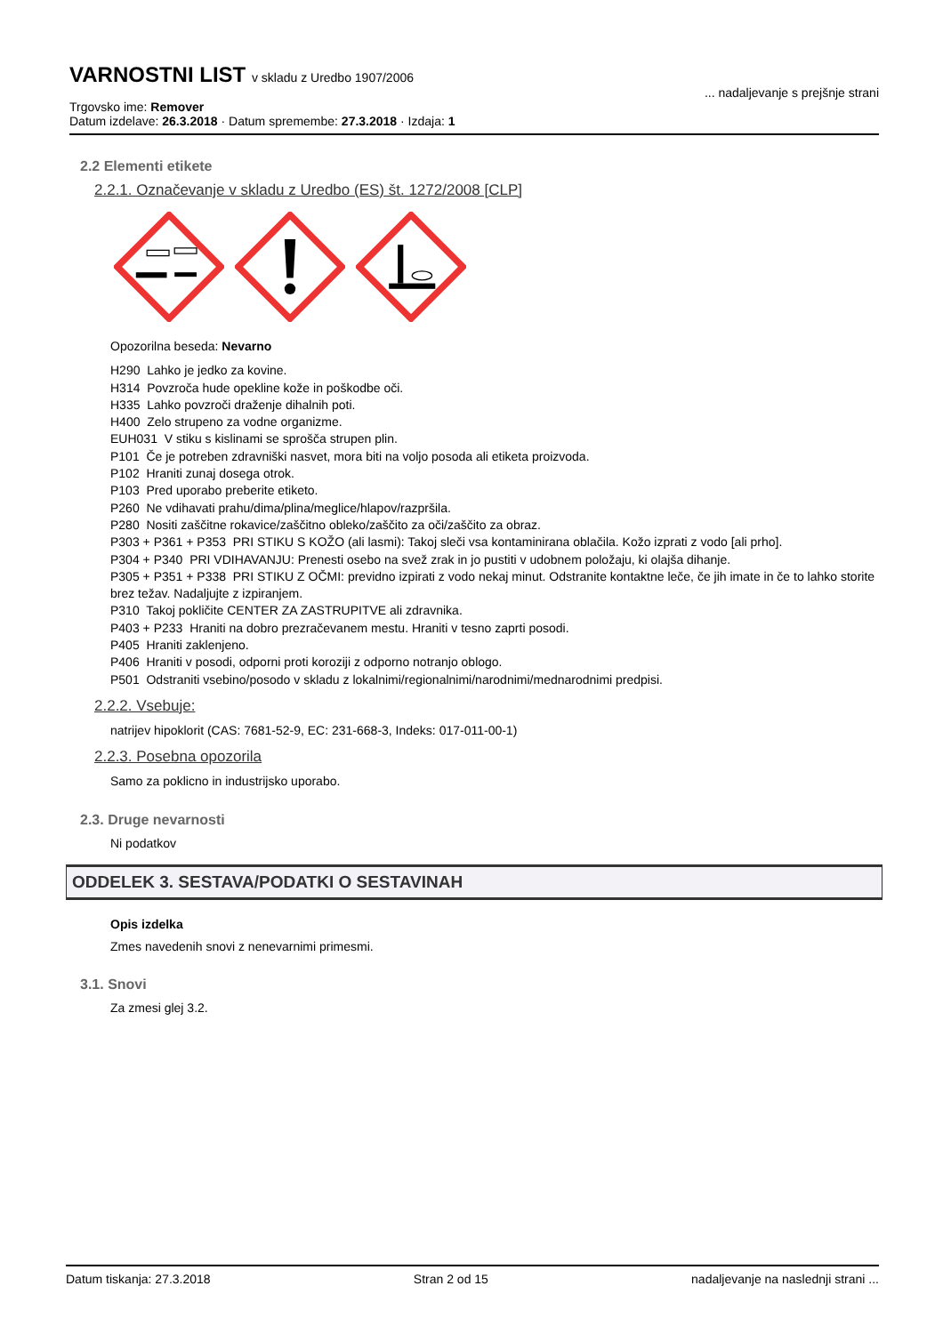VARNOSTNI LIST v skladu z Uredbo 1907/2006
... nadaljevanje s prejšnje strani
Trgovsko ime: Remover
Datum izdelave: 26.3.2018 · Datum spremembe: 27.3.2018 · Izdaja: 1
2.2 Elementi etikete
2.2.1. Označevanje v skladu z Uredbo (ES) št. 1272/2008 [CLP]
Opozorilna beseda: Nevarno
H290 Lahko je jedko za kovine.
H314 Povzroča hude opekline kože in poškodbe oči.
H335 Lahko povzroči draženje dihalnih poti.
H400 Zelo strupeno za vodne organizme.
EUH031 V stiku s kislinami se sprošča strupen plin.
P101 Če je potreben zdravniški nasvet, mora biti na voljo posoda ali etiketa proizvoda.
P102 Hraniti zunaj dosega otrok.
P103 Pred uporabo preberite etiketo.
P260 Ne vdihavati prahu/dima/plina/meglice/hlapov/razpršila.
P280 Nositi zaščitne rokavice/zaščitno obleko/zaščito za oči/zaščito za obraz.
P303 + P361 + P353 PRI STIKU S KOŽO (ali lasmi): Takoj sleči vsa kontaminirana oblačila. Kožo izprati z vodo [ali prho].
P304 + P340 PRI VDIHAVANJU: Prenesti osebo na svež zrak in jo pustiti v udobnem položaju, ki olajša dihanje.
P305 + P351 + P338 PRI STIKU Z OČMI: previdno izpirati z vodo nekaj minut. Odstranite kontaktne leče, če jih imate in če to lahko storite brez težav. Nadaljujte z izpiranjem.
P310 Takoj pokličite CENTER ZA ZASTRUPITVE ali zdravnika.
P403 + P233 Hraniti na dobro prezračevanem mestu. Hraniti v tesno zaprti posodi.
P405 Hraniti zaklenjeno.
P406 Hraniti v posodi, odporni proti koroziji z odporno notranjo oblogo.
P501 Odstraniti vsebino/posodo v skladu z lokalnimi/regionalnimi/narodnimi/mednarodnimi predpisi.
2.2.2. Vsebuje:
natrijev hipoklorit (CAS: 7681-52-9, EC: 231-668-3, Indeks: 017-011-00-1)
2.2.3. Posebna opozorila
Samo za poklicno in industrijsko uporabo.
2.3. Druge nevarnosti
Ni podatkov
ODDELEK 3. SESTAVA/PODATKI O SESTAVINAH
Opis izdelka
Zmes navedenih snovi z nenevarnimi primesmi.
3.1. Snovi
Za zmesi glej 3.2.
Datum tiskanja: 27.3.2018 Stran 2 od 15 nadaljevanje na naslednji strani ...